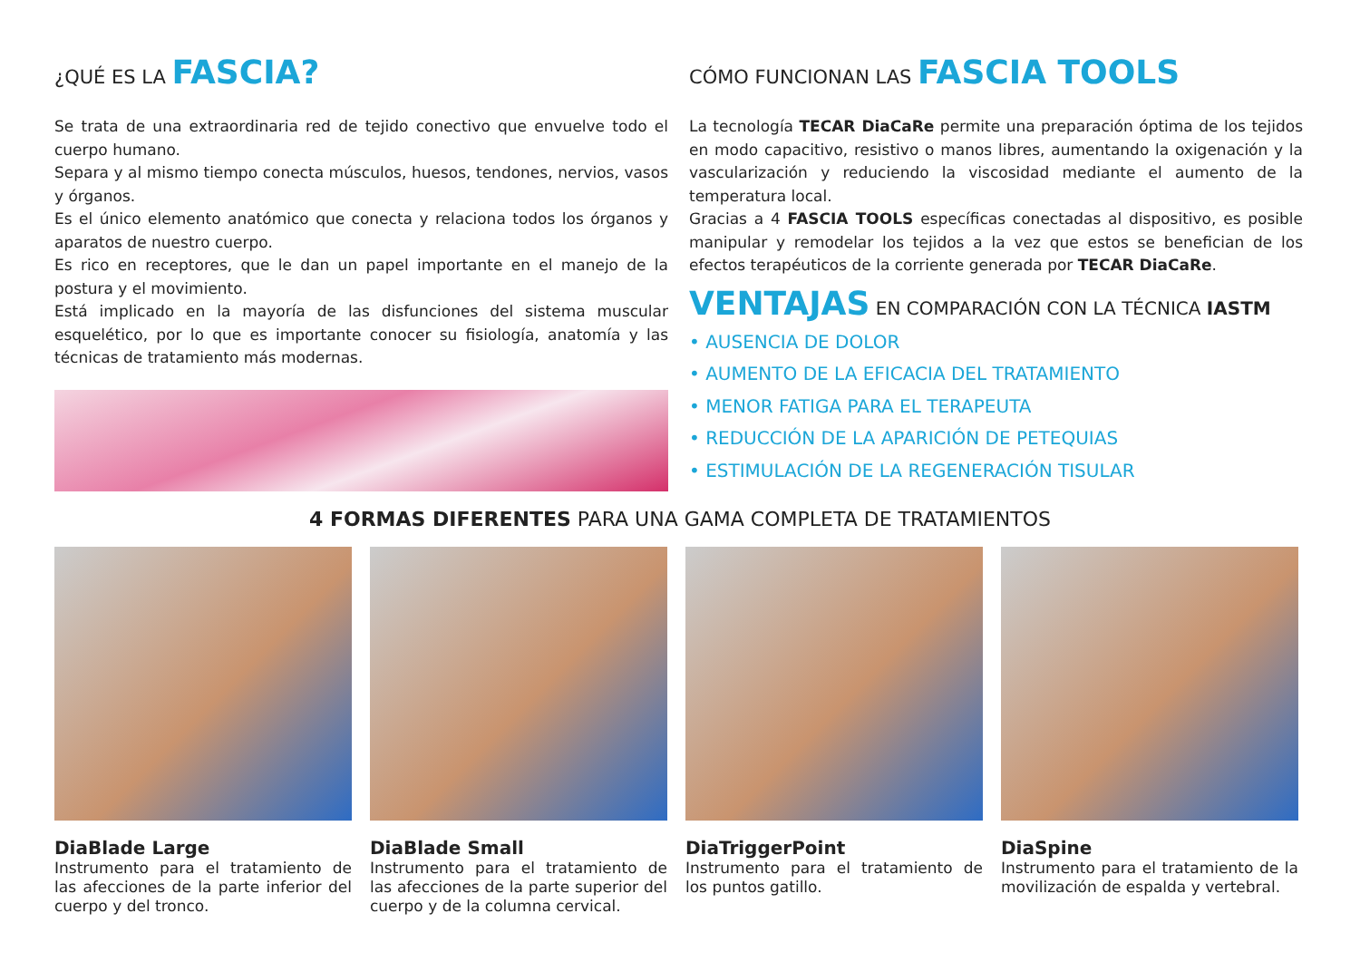¿QUÉ ES LA FASCIA?
Se trata de una extraordinaria red de tejido conectivo que envuelve todo el cuerpo humano.
Separa y al mismo tiempo conecta músculos, huesos, tendones, nervios, vasos y órganos.
Es el único elemento anatómico que conecta y relaciona todos los órganos y aparatos de nuestro cuerpo.
Es rico en receptores, que le dan un papel importante en el manejo de la postura y el movimiento.
Está implicado en la mayoría de las disfunciones del sistema muscular esquelético, por lo que es importante conocer su fisiología, anatomía y las técnicas de tratamiento más modernas.
CÓMO FUNCIONAN LAS FASCIA TOOLS
La tecnología TECAR DiaCaRe permite una preparación óptima de los tejidos en modo capacitivo, resistivo o manos libres, aumentando la oxigenación y la vascularización y reduciendo la viscosidad mediante el aumento de la temperatura local.
Gracias a 4 FASCIA TOOLS específicas conectadas al dispositivo, es posible manipular y remodelar los tejidos a la vez que estos se benefician de los efectos terapéuticos de la corriente generada por TECAR DiaCaRe.
VENTAJAS EN COMPARACIÓN CON LA TÉCNICA IASTM
• AUSENCIA DE DOLOR
• AUMENTO DE LA EFICACIA DEL TRATAMIENTO
• MENOR FATIGA PARA EL TERAPEUTA
• REDUCCIÓN DE LA APARICIÓN DE PETEQUIAS
• ESTIMULACIÓN DE LA REGENERACIÓN TISULAR
4 FORMAS DIFERENTES PARA UNA GAMA COMPLETA DE TRATAMIENTOS
DiaBlade Large
Instrumento para el tratamiento de las afecciones de la parte inferior del cuerpo y del tronco.
DiaBlade Small
Instrumento para el tratamiento de las afecciones de la parte superior del cuerpo y de la columna cervical.
DiaTriggerPoint
Instrumento para el tratamiento de los puntos gatillo.
DiaSpine
Instrumento para el tratamiento de la movilización de espalda y vertebral.